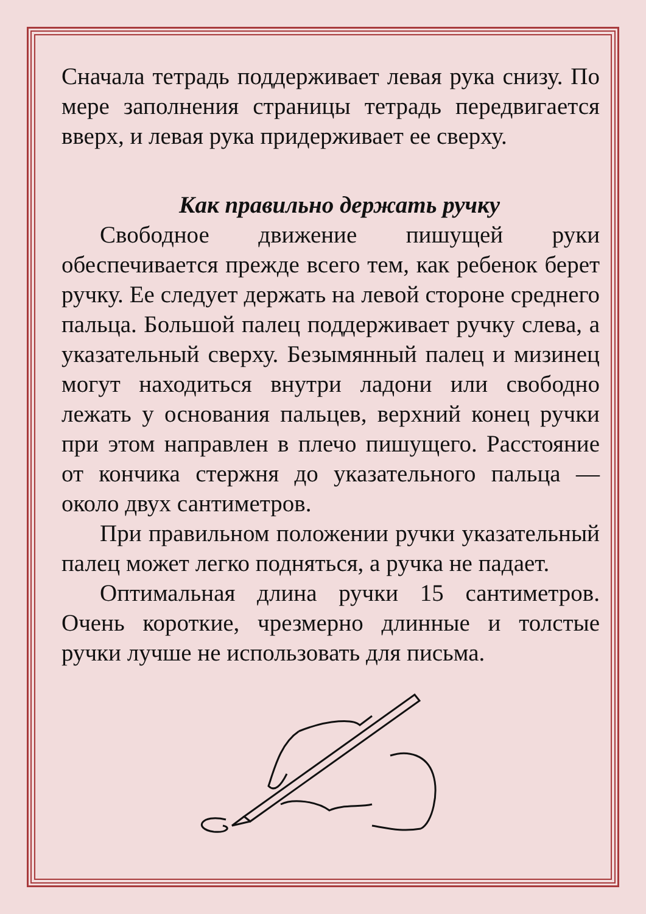Сначала тетрадь поддерживает левая рука снизу. По мере заполнения страницы тетрадь передвигается вверх, и левая рука придерживает ее сверху.
Как правильно держать ручку
Свободное движение пишущей руки обеспечивается прежде всего тем, как ребенок берет ручку. Ее следует держать на левой стороне среднего пальца. Большой палец поддерживает ручку слева, а указательный сверху. Безымянный палец и мизинец могут находиться внутри ладони или свободно лежать у основания пальцев, верхний конец ручки при этом направлен в плечо пишущего. Расстояние от кончика стержня до указательного пальца — около двух сантиметров.
При правильном положении ручки указательный палец может легко подняться, а ручка не падает.
Оптимальная длина ручки 15 сантиметров. Очень короткие, чрезмерно длинные и толстые ручки лучше не использовать для письма.